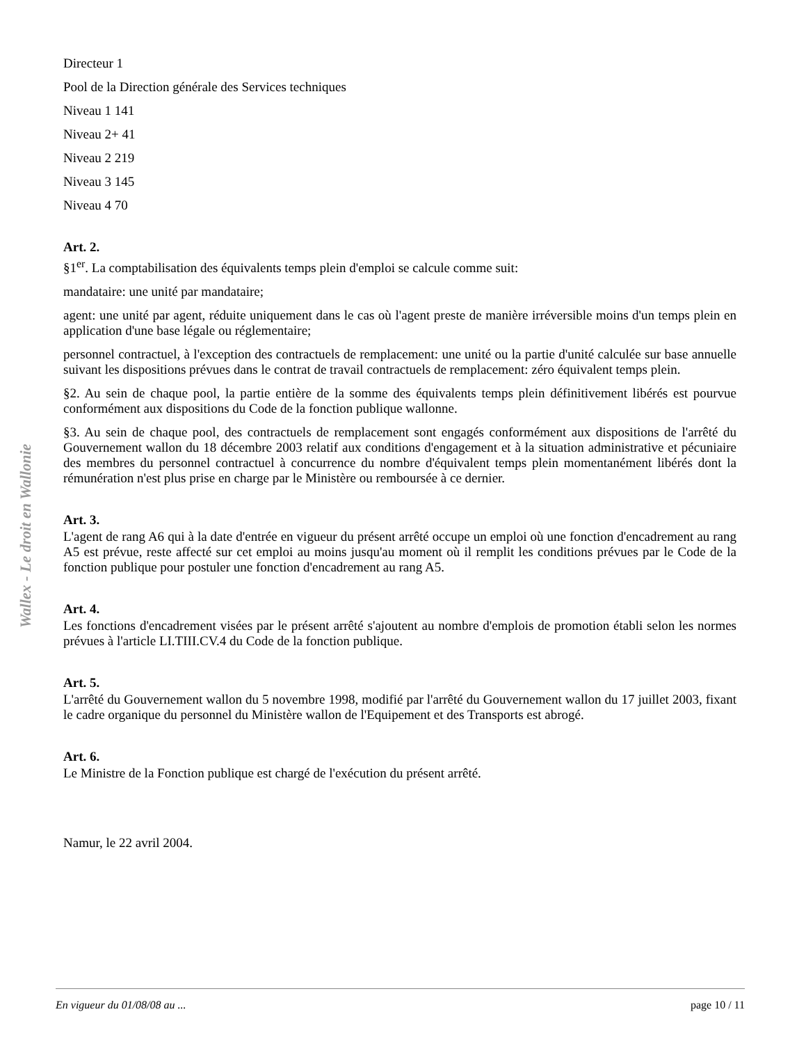Wallex - Le droit en Wallonie
Directeur 1
Pool de la Direction générale des Services techniques
Niveau 1 141
Niveau 2+ 41
Niveau 2 219
Niveau 3 145
Niveau 4 70
Art. 2.
§1<sup>er</sup>. La comptabilisation des équivalents temps plein d'emploi se calcule comme suit:
mandataire: une unité par mandataire;
agent: une unité par agent, réduite uniquement dans le cas où l'agent preste de manière irréversible moins d'un temps plein en application d'une base légale ou réglementaire;
personnel contractuel, à l'exception des contractuels de remplacement: une unité ou la partie d'unité calculée sur base annuelle suivant les dispositions prévues dans le contrat de travail contractuels de remplacement: zéro équivalent temps plein.
§2. Au sein de chaque pool, la partie entière de la somme des équivalents temps plein définitivement libérés est pourvue conformément aux dispositions du Code de la fonction publique wallonne.
§3. Au sein de chaque pool, des contractuels de remplacement sont engagés conformément aux dispositions de l'arrêté du Gouvernement wallon du 18 décembre 2003 relatif aux conditions d'engagement et à la situation administrative et pécuniaire des membres du personnel contractuel à concurrence du nombre d'équivalent temps plein momentanément libérés dont la rémunération n'est plus prise en charge par le Ministère ou remboursée à ce dernier.
Art. 3.
L'agent de rang A6 qui à la date d'entrée en vigueur du présent arrêté occupe un emploi où une fonction d'encadrement au rang A5 est prévue, reste affecté sur cet emploi au moins jusqu'au moment où il remplit les conditions prévues par le Code de la fonction publique pour postuler une fonction d'encadrement au rang A5.
Art. 4.
Les fonctions d'encadrement visées par le présent arrêté s'ajoutent au nombre d'emplois de promotion établi selon les normes prévues à l'article LI.TIII.CV.4 du Code de la fonction publique.
Art. 5.
L'arrêté du Gouvernement wallon du 5 novembre 1998, modifié par l'arrêté du Gouvernement wallon du 17 juillet 2003, fixant le cadre organique du personnel du Ministère wallon de l'Equipement et des Transports est abrogé.
Art. 6.
Le Ministre de la Fonction publique est chargé de l'exécution du présent arrêté.
Namur, le 22 avril 2004.
En vigueur du 01/08/08 au ... page 10 / 11